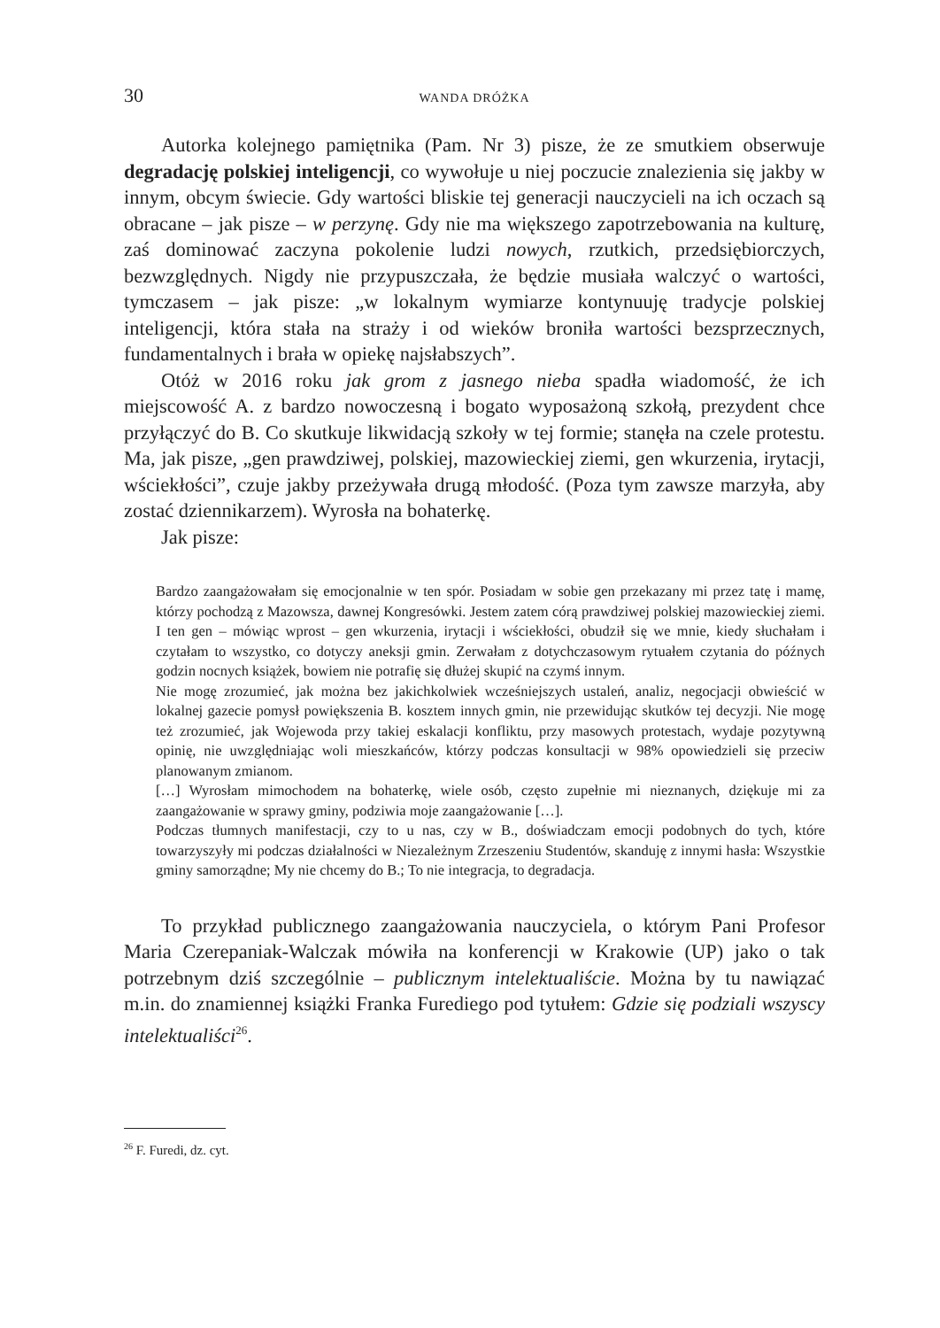30 WANDA DRÓŻKA
Autorka kolejnego pamiętnika (Pam. Nr 3) pisze, że ze smutkiem obserwuje degradację polskiej inteligencji, co wywołuje u niej poczucie znalezienia się jakby w innym, obcym świecie. Gdy wartości bliskie tej generacji nauczycieli na ich oczach są obracane – jak pisze – w perzynę. Gdy nie ma większego zapotrzebowania na kulturę, zaś dominować zaczyna pokolenie ludzi nowych, rzutkich, przedsiębiorczych, bezwzględnych. Nigdy nie przypuszczała, że będzie musiała walczyć o wartości, tymczasem – jak pisze: „w lokalnym wymiarze kontynuuję tradycje polskiej inteligencji, która stała na straży i od wieków broniła wartości bezsprzecznych, fundamentalnych i brała w opiekę najsłabszych”.
Otóż w 2016 roku jak grom z jasnego nieba spadła wiadomość, że ich miejscowość A. z bardzo nowoczesną i bogato wyposażoną szkołą, prezydent chce przyłączyć do B. Co skutkuje likwidacją szkoły w tej formie; stanęła na czele protestu. Ma, jak pisze, „gen prawdziwej, polskiej, mazowieckiej ziemi, gen wkurzenia, irytacji, wściekłości”, czuje jakby przeżywała drugą młodość. (Poza tym zawsze marzyła, aby zostać dziennikarzem). Wyrosła na bohaterkę.
Jak pisze:
Bardzo zaangażowałam się emocjonalnie w ten spór. Posiadam w sobie gen przekazany mi przez tatę i mamę, którzy pochodzą z Mazowsza, dawnej Kongresówki. Jestem zatem córą prawdziwej polskiej mazowieckiej ziemi. I ten gen – mówiąc wprost – gen wkurzenia, irytacji i wściekłości, obudził się we mnie, kiedy słuchałam i czytałam to wszystko, co dotyczy aneksji gmin. Zerwałam z dotychczasowym rytuałem czytania do późnych godzin nocnych książek, bowiem nie potrafię się dłużej skupić na czymś innym.
Nie mogę zrozumieć, jak można bez jakichkolwiek wcześniejszych ustaleń, analiz, negocjacji obwieścić w lokalnej gazecie pomysł powiększenia B. kosztem innych gmin, nie przewidując skutków tej decyzji. Nie mogę też zrozumieć, jak Wojewoda przy takiej eskalacji konfliktu, przy masowych protestach, wydaje pozytywną opinię, nie uwzględniając woli mieszkańców, którzy podczas konsultacji w 98% opowiedzieli się przeciw planowanym zmianom.
[…] Wyrosłam mimochodem na bohaterkę, wiele osób, często zupełnie mi nieznanych, dziękuje mi za zaangażowanie w sprawy gminy, podziwia moje zaangażowanie […].
Podczas tłumnych manifestacji, czy to u nas, czy w B., doświadczam emocji podobnych do tych, które towarzyszyły mi podczas działalności w Niezależnym Zrzeszeniu Studentów, skanduję z innymi hasła: Wszystkie gminy samorządne; My nie chcemy do B.; To nie integracja, to degradacja.
To przykład publicznego zaangażowania nauczyciela, o którym Pani Profesor Maria Czerepaniak-Walczak mówiła na konferencji w Krakowie (UP) jako o tak potrzebnym dziś szczególnie – publicznym intelektualiście. Można by tu nawiązać m.in. do znamiennej książki Franka Furediego pod tytułem: Gdzie się podziali wszyscy intelektualiści<sup>26</sup>.
<sup>26</sup> F. Furedi, dz. cyt.